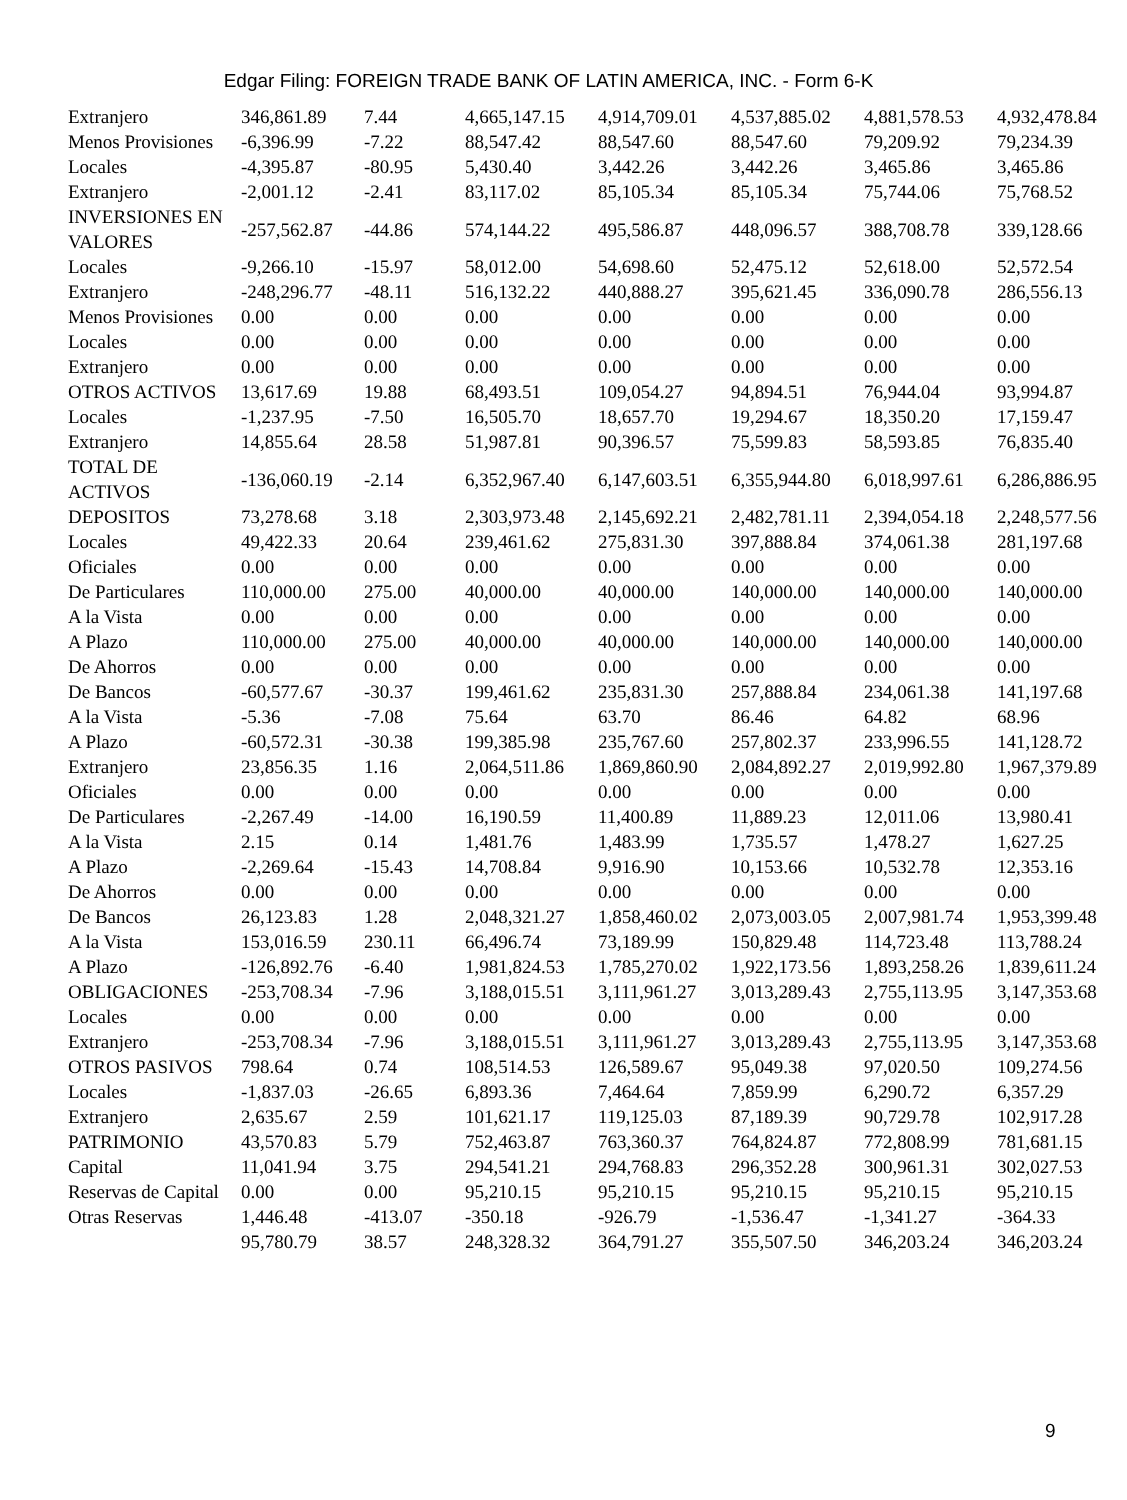Edgar Filing: FOREIGN TRADE BANK OF LATIN AMERICA, INC. - Form 6-K
| Extranjero | 346,861.89 | 7.44 | 4,665,147.15 | 4,914,709.01 | 4,537,885.02 | 4,881,578.53 | 4,932,478.84 |
| Menos Provisiones | -6,396.99 | -7.22 | 88,547.42 | 88,547.60 | 88,547.60 | 79,209.92 | 79,234.39 |
| Locales | -4,395.87 | -80.95 | 5,430.40 | 3,442.26 | 3,442.26 | 3,465.86 | 3,465.86 |
| Extranjero | -2,001.12 | -2.41 | 83,117.02 | 85,105.34 | 85,105.34 | 75,744.06 | 75,768.52 |
| INVERSIONES EN VALORES | -257,562.87 | -44.86 | 574,144.22 | 495,586.87 | 448,096.57 | 388,708.78 | 339,128.66 |
| Locales | -9,266.10 | -15.97 | 58,012.00 | 54,698.60 | 52,475.12 | 52,618.00 | 52,572.54 |
| Extranjero | -248,296.77 | -48.11 | 516,132.22 | 440,888.27 | 395,621.45 | 336,090.78 | 286,556.13 |
| Menos Provisiones | 0.00 | 0.00 | 0.00 | 0.00 | 0.00 | 0.00 | 0.00 |
| Locales | 0.00 | 0.00 | 0.00 | 0.00 | 0.00 | 0.00 | 0.00 |
| Extranjero | 0.00 | 0.00 | 0.00 | 0.00 | 0.00 | 0.00 | 0.00 |
| OTROS ACTIVOS | 13,617.69 | 19.88 | 68,493.51 | 109,054.27 | 94,894.51 | 76,944.04 | 93,994.87 |
| Locales | -1,237.95 | -7.50 | 16,505.70 | 18,657.70 | 19,294.67 | 18,350.20 | 17,159.47 |
| Extranjero | 14,855.64 | 28.58 | 51,987.81 | 90,396.57 | 75,599.83 | 58,593.85 | 76,835.40 |
| TOTAL DE ACTIVOS | -136,060.19 | -2.14 | 6,352,967.40 | 6,147,603.51 | 6,355,944.80 | 6,018,997.61 | 6,286,886.95 |
| DEPOSITOS | 73,278.68 | 3.18 | 2,303,973.48 | 2,145,692.21 | 2,482,781.11 | 2,394,054.18 | 2,248,577.56 |
| Locales | 49,422.33 | 20.64 | 239,461.62 | 275,831.30 | 397,888.84 | 374,061.38 | 281,197.68 |
| Oficiales | 0.00 | 0.00 | 0.00 | 0.00 | 0.00 | 0.00 | 0.00 |
| De Particulares | 110,000.00 | 275.00 | 40,000.00 | 40,000.00 | 140,000.00 | 140,000.00 | 140,000.00 |
| A la Vista | 0.00 | 0.00 | 0.00 | 0.00 | 0.00 | 0.00 | 0.00 |
| A Plazo | 110,000.00 | 275.00 | 40,000.00 | 40,000.00 | 140,000.00 | 140,000.00 | 140,000.00 |
| De Ahorros | 0.00 | 0.00 | 0.00 | 0.00 | 0.00 | 0.00 | 0.00 |
| De Bancos | -60,577.67 | -30.37 | 199,461.62 | 235,831.30 | 257,888.84 | 234,061.38 | 141,197.68 |
| A la Vista | -5.36 | -7.08 | 75.64 | 63.70 | 86.46 | 64.82 | 68.96 |
| A Plazo | -60,572.31 | -30.38 | 199,385.98 | 235,767.60 | 257,802.37 | 233,996.55 | 141,128.72 |
| Extranjero | 23,856.35 | 1.16 | 2,064,511.86 | 1,869,860.90 | 2,084,892.27 | 2,019,992.80 | 1,967,379.89 |
| Oficiales | 0.00 | 0.00 | 0.00 | 0.00 | 0.00 | 0.00 | 0.00 |
| De Particulares | -2,267.49 | -14.00 | 16,190.59 | 11,400.89 | 11,889.23 | 12,011.06 | 13,980.41 |
| A la Vista | 2.15 | 0.14 | 1,481.76 | 1,483.99 | 1,735.57 | 1,478.27 | 1,627.25 |
| A Plazo | -2,269.64 | -15.43 | 14,708.84 | 9,916.90 | 10,153.66 | 10,532.78 | 12,353.16 |
| De Ahorros | 0.00 | 0.00 | 0.00 | 0.00 | 0.00 | 0.00 | 0.00 |
| De Bancos | 26,123.83 | 1.28 | 2,048,321.27 | 1,858,460.02 | 2,073,003.05 | 2,007,981.74 | 1,953,399.48 |
| A la Vista | 153,016.59 | 230.11 | 66,496.74 | 73,189.99 | 150,829.48 | 114,723.48 | 113,788.24 |
| A Plazo | -126,892.76 | -6.40 | 1,981,824.53 | 1,785,270.02 | 1,922,173.56 | 1,893,258.26 | 1,839,611.24 |
| OBLIGACIONES | -253,708.34 | -7.96 | 3,188,015.51 | 3,111,961.27 | 3,013,289.43 | 2,755,113.95 | 3,147,353.68 |
| Locales | 0.00 | 0.00 | 0.00 | 0.00 | 0.00 | 0.00 | 0.00 |
| Extranjero | -253,708.34 | -7.96 | 3,188,015.51 | 3,111,961.27 | 3,013,289.43 | 2,755,113.95 | 3,147,353.68 |
| OTROS PASIVOS | 798.64 | 0.74 | 108,514.53 | 126,589.67 | 95,049.38 | 97,020.50 | 109,274.56 |
| Locales | -1,837.03 | -26.65 | 6,893.36 | 7,464.64 | 7,859.99 | 6,290.72 | 6,357.29 |
| Extranjero | 2,635.67 | 2.59 | 101,621.17 | 119,125.03 | 87,189.39 | 90,729.78 | 102,917.28 |
| PATRIMONIO | 43,570.83 | 5.79 | 752,463.87 | 763,360.37 | 764,824.87 | 772,808.99 | 781,681.15 |
| Capital | 11,041.94 | 3.75 | 294,541.21 | 294,768.83 | 296,352.28 | 300,961.31 | 302,027.53 |
| Reservas de Capital | 0.00 | 0.00 | 95,210.15 | 95,210.15 | 95,210.15 | 95,210.15 | 95,210.15 |
| Otras Reservas | 1,446.48 | -413.07 | -350.18 | -926.79 | -1,536.47 | -1,341.27 | -364.33 |
| | 95,780.79 | 38.57 | 248,328.32 | 364,791.27 | 355,507.50 | 346,203.24 | 346,203.24 |
9